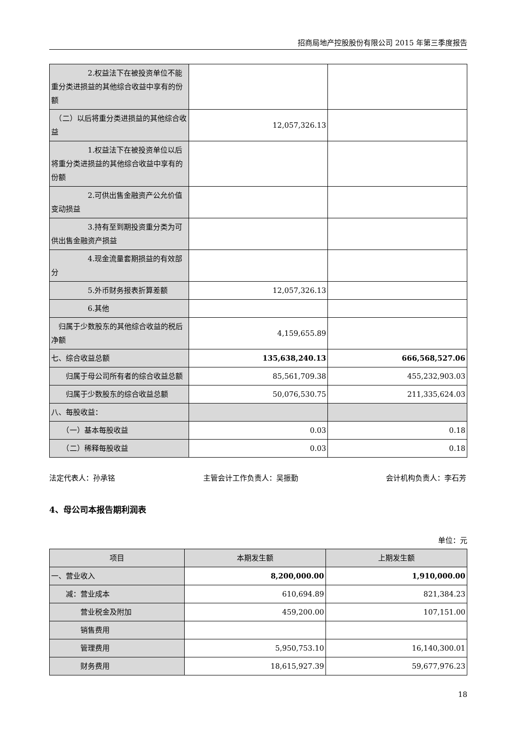招商局地产控股股份有限公司 2015 年第三季度报告
| 2.权益法下在被投资单位不能重分类进损益的其他综合收益中享有的份额 | | |
| （二）以后将重分类进损益的其他综合收益 | 12,057,326.13 | |
| 1.权益法下在被投资单位以后将重分类进损益的其他综合收益中享有的份额 | | |
| 2.可供出售金融资产公允价值变动损益 | | |
| 3.持有至到期投资重分类为可供出售金融资产损益 | | |
| 4.现金流量套期损益的有效部分 | | |
| 5.外币财务报表折算差额 | 12,057,326.13 | |
| 6.其他 | | |
| 归属于少数股东的其他综合收益的税后净额 | 4,159,655.89 | |
| 七、综合收益总额 | 135,638,240.13 | 666,568,527.06 |
| 归属于母公司所有者的综合收益总额 | 85,561,709.38 | 455,232,903.03 |
| 归属于少数股东的综合收益总额 | 50,076,530.75 | 211,335,624.03 |
| 八、每股收益： | | |
| （一）基本每股收益 | 0.03 | 0.18 |
| （二）稀释每股收益 | 0.03 | 0.18 |
法定代表人：孙承铭 主管会计工作负责人：吴振勤 会计机构负责人：李石芳
4、母公司本报告期利润表
单位：元
| 项目 | 本期发生额 | 上期发生额 |
| --- | --- | --- |
| 一、营业收入 | 8,200,000.00 | 1,910,000.00 |
| 减：营业成本 | 610,694.89 | 821,384.23 |
| 营业税金及附加 | 459,200.00 | 107,151.00 |
| 销售费用 | | |
| 管理费用 | 5,950,753.10 | 16,140,300.01 |
| 财务费用 | 18,615,927.39 | 59,677,976.23 |
18